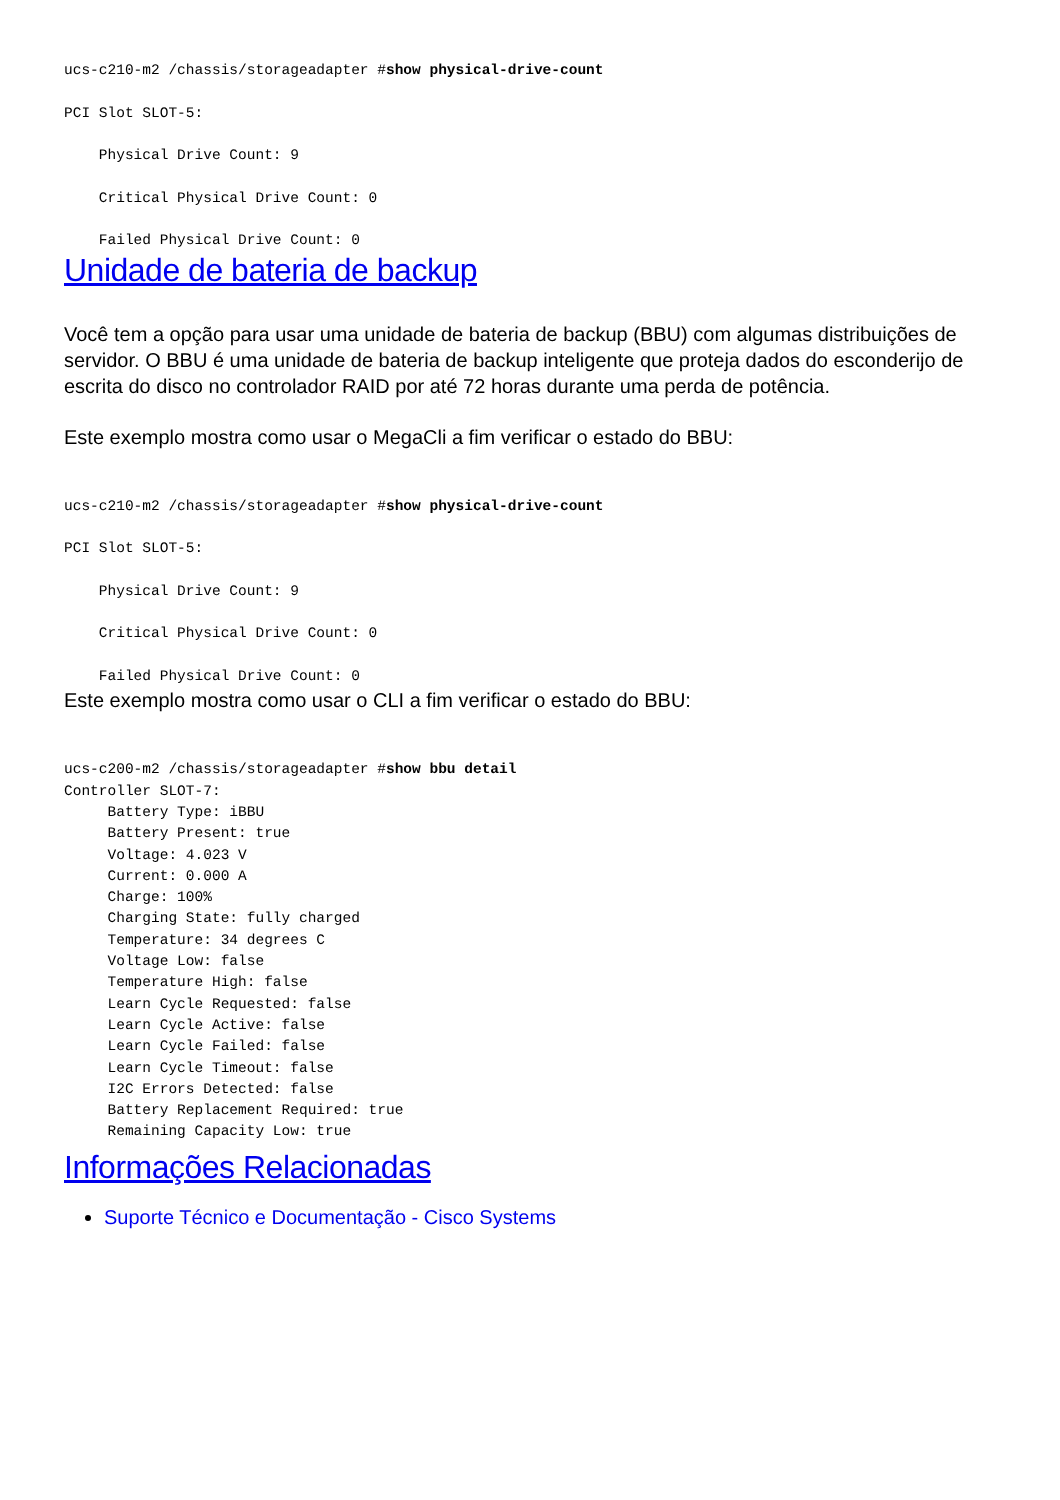ucs-c210-m2 /chassis/storageadapter #show physical-drive-count

PCI Slot SLOT-5:

    Physical Drive Count: 9

    Critical Physical Drive Count: 0

    Failed Physical Drive Count: 0
Unidade de bateria de backup
Você tem a opção para usar uma unidade de bateria de backup (BBU) com algumas distribuições de servidor. O BBU é uma unidade de bateria de backup inteligente que proteja dados do esconderijo de escrita do disco no controlador RAID por até 72 horas durante uma perda de potência.
Este exemplo mostra como usar o MegaCli a fim verificar o estado do BBU:
ucs-c210-m2 /chassis/storageadapter #show physical-drive-count

PCI Slot SLOT-5:

    Physical Drive Count: 9

    Critical Physical Drive Count: 0

    Failed Physical Drive Count: 0
Este exemplo mostra como usar o CLI a fim verificar o estado do BBU:
ucs-c200-m2 /chassis/storageadapter #show bbu detail
Controller SLOT-7:
     Battery Type: iBBU
     Battery Present: true
     Voltage: 4.023 V
     Current: 0.000 A
     Charge: 100%
     Charging State: fully charged
     Temperature: 34 degrees C
     Voltage Low: false
     Temperature High: false
     Learn Cycle Requested: false
     Learn Cycle Active: false
     Learn Cycle Failed: false
     Learn Cycle Timeout: false
     I2C Errors Detected: false
     Battery Replacement Required: true
     Remaining Capacity Low: true
Informações Relacionadas
Suporte Técnico e Documentação - Cisco Systems